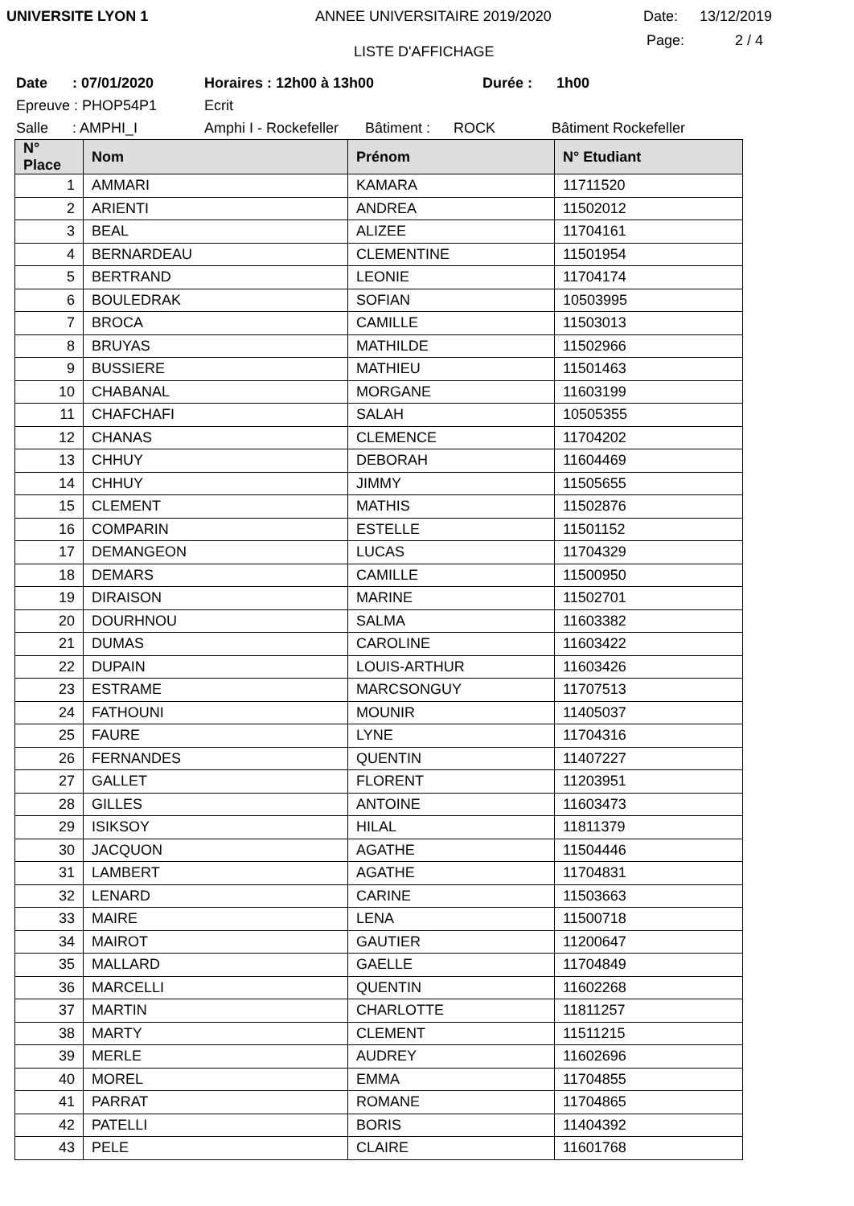UNIVERSITE LYON 1 ANNEE UNIVERSITAIRE 2019/2020 Date: 13/12/2019
LISTE D'AFFICHAGE Page: 2 / 4
Date: 07/01/2020 Horaires : 12h00 à 13h00 Durée : 1h00
Epreuve : PHOP54P1 Ecrit
Salle: AMPHI_I Amphi I - Rockefeller Bâtiment : ROCK Bâtiment Rockefeller
| N° Place | Nom | Prénom | N° Etudiant |
| --- | --- | --- | --- |
| 1 | AMMARI | KAMARA | 11711520 |
| 2 | ARIENTI | ANDREA | 11502012 |
| 3 | BEAL | ALIZEE | 11704161 |
| 4 | BERNARDEAU | CLEMENTINE | 11501954 |
| 5 | BERTRAND | LEONIE | 11704174 |
| 6 | BOULEDRAK | SOFIAN | 10503995 |
| 7 | BROCA | CAMILLE | 11503013 |
| 8 | BRUYAS | MATHILDE | 11502966 |
| 9 | BUSSIERE | MATHIEU | 11501463 |
| 10 | CHABANAL | MORGANE | 11603199 |
| 11 | CHAFCHAFI | SALAH | 10505355 |
| 12 | CHANAS | CLEMENCE | 11704202 |
| 13 | CHHUY | DEBORAH | 11604469 |
| 14 | CHHUY | JIMMY | 11505655 |
| 15 | CLEMENT | MATHIS | 11502876 |
| 16 | COMPARIN | ESTELLE | 11501152 |
| 17 | DEMANGEON | LUCAS | 11704329 |
| 18 | DEMARS | CAMILLE | 11500950 |
| 19 | DIRAISON | MARINE | 11502701 |
| 20 | DOURHNOU | SALMA | 11603382 |
| 21 | DUMAS | CAROLINE | 11603422 |
| 22 | DUPAIN | LOUIS-ARTHUR | 11603426 |
| 23 | ESTRAME | MARCSONGUY | 11707513 |
| 24 | FATHOUNI | MOUNIR | 11405037 |
| 25 | FAURE | LYNE | 11704316 |
| 26 | FERNANDES | QUENTIN | 11407227 |
| 27 | GALLET | FLORENT | 11203951 |
| 28 | GILLES | ANTOINE | 11603473 |
| 29 | ISIKSOY | HILAL | 11811379 |
| 30 | JACQUON | AGATHE | 11504446 |
| 31 | LAMBERT | AGATHE | 11704831 |
| 32 | LENARD | CARINE | 11503663 |
| 33 | MAIRE | LENA | 11500718 |
| 34 | MAIROT | GAUTIER | 11200647 |
| 35 | MALLARD | GAELLE | 11704849 |
| 36 | MARCELLI | QUENTIN | 11602268 |
| 37 | MARTIN | CHARLOTTE | 11811257 |
| 38 | MARTY | CLEMENT | 11511215 |
| 39 | MERLE | AUDREY | 11602696 |
| 40 | MOREL | EMMA | 11704855 |
| 41 | PARRAT | ROMANE | 11704865 |
| 42 | PATELLI | BORIS | 11404392 |
| 43 | PELE | CLAIRE | 11601768 |